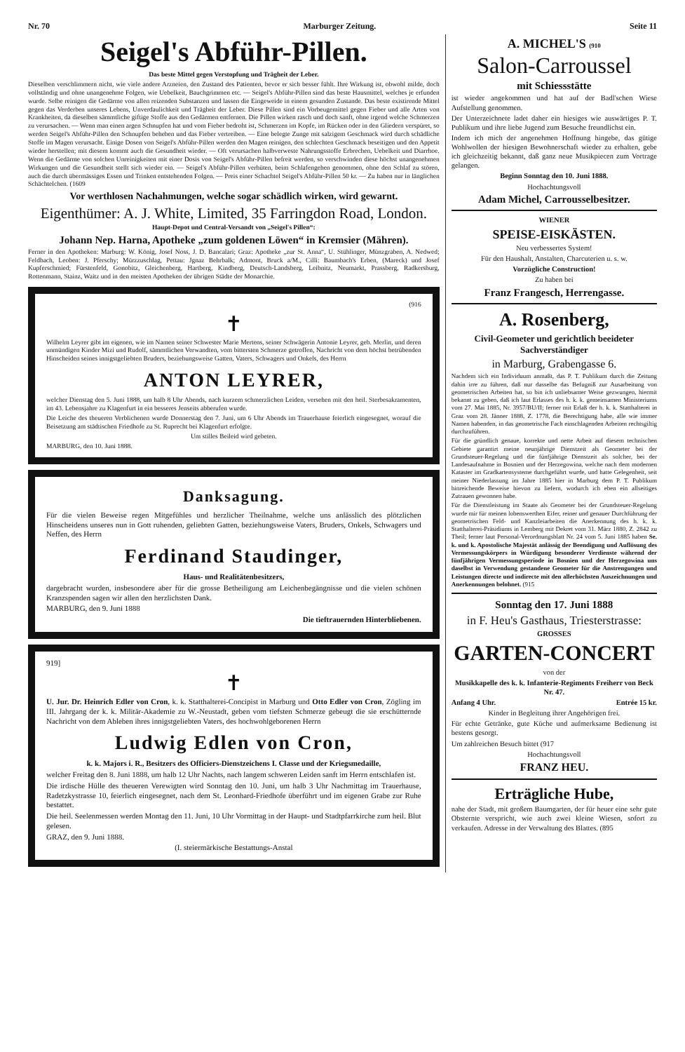Nr. 70 Marburger Zeitung. Seite 11
Seigel's Abführ-Pillen.
Das beste Mittel gegen Verstopfung und Trägheit der Leber.
Dieselben verschlimmern nicht, wie viele andere Arzneien, den Zustand des Patienten, bevor er sich besser fühlt. Ihre Wirkung ist, obwohl milde, doch vollständig und ohne unangenehme Folgen, wie Uebelkeit, Bauchgrimmen etc. — Seigel's Abführ-Pillen sind das beste Hausmittel, welches je erfunden wurde. Selbe reinigen die Gedärme von allen reizenden Substanzen und lassen die Eingeweide in einem gesunden Zustande. Das beste existirende Mittel gegen das Verderben unseres Lebens, Unverdaulichkeit und Trägheit der Leber. Diese Pillen sind ein Vorbeugemittel gegen Fieber und alle Arten von Krankheiten, da dieselben sämmtliche giftige Stoffe aus den Gedärmen entfernen. Die Pillen wirken rasch und doch sanft, ohne irgend welche Schmerzen zu verursachen. — Wenn man einen argen Schnupfen hat und vom Fieber bedroht ist, Schmerzen im Kopfe, im Rücken oder in den Gliedern verspüret, so werden Seigel's Abführ-Pillen den Schnupfen beheben und das Fieber vertreiben. — Eine belegte Zunge mit salzigem Geschmack wird durch schädliche Stoffe im Magen verursacht. Einige Dosen von Seigel's Abführ-Pillen werden den Magen reinigen, den schlechten Geschmack beseitigen und den Appetit wieder herstellen; mit diesem kommt auch die Gesundheit wieder. — Oft verursachen halbverweste Nahrungsstoffe Erbrechen, Uebelkeit und Diarrhoe. Wenn die Gedärme von solchen Unreinigkeiten mit einer Dosis von Seigel's Abführ-Pillen befreit werden, so verschwinden diese höchst unangenehmen Wirkungen und die Gesundheit stellt sich wieder ein. — Seigel's Abführ-Pillen verhüten, beim Schlafengehen genommen, ohne den Schlaf zu stören, auch die durch übermässiges Essen und Trinken entstehenden Folgen. — Preis einer Schachtel Seigel's Abführ-Pillen 50 kr. — Zu haben nur in länglichen Schächtelchen. (1609
Vor werthlosen Nachahmungen, welche sogar schädlich wirken, wird gewarnt.
Eigenthümer: A. J. White, Limited, 35 Farringdon Road, London.
Haupt-Depot und Central-Versandt von „Seigel's Pillen“:
Johann Nep. Harna, Apotheke „zum goldenen Löwen“ in Kremsier (Mähren).
Ferner in den Apotheken: Marburg: W. König, Josef Noss, J. D. Bancalari; Graz: Apotheke „zur St. Anna“, U. Stühlinger, Münzgraben, A. Nedwed; Feldbach, Leoben: J. Pferschy; Mürzzuschlag, Pettau: Jgnaz Behrbalk; Admont, Bruck a/M., Cilli: Baumbach's Erben, (Mareck) und Josef Kupferschmied; Fürstenfeld, Gonobitz, Gleichenberg, Hartberg, Kindberg, Deutsch-Landsberg, Leibnitz, Neumarkt, Prassberg, Radkersburg, Rottenmann, Stainz, Waitz und in den meisten Apotheken der übrigen Städte der Monarchie.
(916
✝
Wilhelm Leyrer gibt im eigenen, wie im Namen seiner Schwester Marie Mertens, seiner Schwägerin Antonie Leyrer, geb. Merlin, und deren unmündigen Kinder Mizi und Rudolf, sämmtlichen Verwandten, vom bittersten Schmerze getroffen, Nachricht von dem höchst betrübenden Hinscheiden seines innigstgeliebten Bruders, beziehungsweise Gatten, Vaters, Schwagers und Onkels, des Herrn
ANTON LEYRER,
welcher Dienstag den 5. Juni 1888, um halb 8 Uhr Abends, nach kurzem schmerzlichen Leiden, versehen mit den heil. Sterbesakramenten, im 43. Lebensjahre zu Klagenfurt in ein besseres Jenseits abberufen wurde.
Die Leiche des theueren Verblichenen wurde Donnerstag den 7. Juni, um 6 Uhr Abends im Trauerhause feierlich eingesegnet, worauf die Beisetzung am städtischen Friedhofe zu St. Ruprecht bei Klagenfurt erfolgte.
Um stilles Beileid wird gebeten.
MARBURG, den 10. Juni 1888.
Danksagung.
Für die vielen Beweise regen Mitgefühles und herzlicher Theilnahme, welche uns anlässlich des plötzlichen Hinscheidens unseres nun in Gott ruhenden, geliebten Gatten, beziehungsweise Vaters, Bruders, Onkels, Schwagers und Neffen, des Herrn
Ferdinand Staudinger,
Haus- und Realitätenbesitzers,
dargebracht wurden, insbesondere aber für die grosse Betheiligung am Leichenbegängnisse und die vielen schönen Kranzspenden sagen wir allen den herzlichsten Dank.
MARBURG, den 9. Juni 1888
Die tieftrauernden Hinterbliebenen.
919]
✝
U. Jur. Dr. Heinrich Edler von Cron, k. k. Statthalterei-Concipist in Marburg und Otto Edler von Cron, Zögling im III. Jahrgang der k. k. Militär-Akademie zu W.-Neustadt, geben vom tiefsten Schmerze gebeugt die sie erschütternde Nachricht von dem Ableben ihres innigstgeliebten Vaters, des hochwohlgeborenen Herrn
Ludwig Edlen von Cron,
k. k. Majors i. R., Besitzers des Officiers-Dienstzeichens I. Classe und der Kriegsmedaille,
welcher Freitag den 8. Juni 1888, um halb 12 Uhr Nachts, nach langem schweren Leiden sanft im Herrn entschlafen ist.
Die irdische Hülle des theueren Verewigten wird Sonntag den 10. Juni, um halb 3 Uhr Nachmittag im Trauerhause, Radetzkystrasse 10, feierlich eingesegnet, nach dem St. Leonhard-Friedhofe überführt und im eigenen Grabe zur Ruhe bestattet.
Die heil. Seelenmessen werden Montag den 11. Juni, 10 Uhr Vormittag in der Haupt- und Stadtpfarrkirche zum heil. Blut gelesen.
GRAZ, den 9. Juni 1888.
(I. steiermärkische Bestattungs-Anstal
A. MICHEL'S (910
Salon-Carroussel
mit Schiessstätte
ist wieder angekommen und hat auf der Badl'schen Wiese Aufstellung genommen.
Der Unterzeichnete ladet daher ein hiesiges wie auswärtiges P. T. Publikum und ihre liebe Jugend zum Besuche freundlichst ein.
Indem ich mich der angenehmen Hoffnung hingebe, das gütige Wohlwollen der hiesigen Bewohnerschaft wieder zu erhalten, gebe ich gleichzeitig bekannt, daß ganz neue Musikpiecen zum Vortrage gelangen.
Beginn Sonntag den 10. Juni 1888.
Hochachtungsvoll
Adam Michel, Carrousselbesitzer.
WIENER
SPEISE-EISKÄSTEN.
Neu verbessertes System!
Für den Haushalt, Anstalten, Charcuterien u. s. w.
Vorzügliche Construction!
Zu haben bei
Franz Frangesch, Herrengasse.
A. Rosenberg,
Civil-Geometer und gerichtlich beeideter Sachverständiger
in Marburg, Grabengasse 6.
Nachdem sich ein Individuum anmaßt, das P. T. Publikum durch die Zeitung dahin irre zu führen, daß nur dasselbe das Befugniß zur Ausarbeitung von geometrischen Arbeiten hat, so bin ich unliebsamer Weise gezwungen, hiermit bekannt zu geben, daß ich laut Erlasses des h. k. k. gemeinsamen Ministeriums vom 27. Mai 1885, Nr. 3957/BU/II; ferner mit Erlaß der h. k. k. Statthalterei in Graz vom 28. Jänner 1888, Z. 1778, die Berechtigung habe, alle wie immer Namen habenden, in das geometrische Fach einschlagenden Arbeiten rechtsgiltig durchzuführen.
Für die gründlich genaue, korrekte und nette Arbeit auf diesem technischen Gebiete garantirt meine neunjährige Dienstzeit als Geometer bei der Grundsteuer-Regelung und die fünfjährige Dienstzeit als solcher, bei der Landesaufnahme in Bosnien und der Herzegowina, welche nach dem modernen Kataster im Gradkartensysteme durchgeführt wurde, und hatte Gelegenheit, seit meiner Niederlassung im Jahre 1885 hier in Marburg dem P. T. Publikum hinreichende Beweise hievon zu liefern, wodurch ich eben ein allseitiges Zutrauen gewonnen habe.
Für die Dienstleistung im Staate als Geometer bei der Grundsteuer-Regelung wurde mir für meinen lobenswerthen Eifer, reiner und genauer Durchführung der geometrischen Feld- und Kanzleiarbeiten die Anerkennung des h. k. k. Statthalterei-Präsidiums in Lemberg mit Dekret vom 31. März 1880, Z. 2842 zu Theil; ferner laut Personal-Verordnungsblatt Nr. 24 vom 5. Juni 1885 haben Se. k. und k. Apostolische Majestät anlässig der Beendigung und Auflösung des Vermessungskörpers in Würdigung besonderer Verdienste während der fünfjährigen Vermessungsperiode in Bosnien und der Herzegowina uns daselbst in Verwendung gestandene Geometer für die Anstrengungen und Leistungen directe und indirecte mit den allerhöchsten Auszeichnungen und Anerkennungen belohnet. (915
Sonntag den 17. Juni 1888
in F. Heu's Gasthaus, Triesterstrasse:
GROSSES
GARTEN-CONCERT
von der
Musikkapelle des k. k. Infanterie-Regiments Freiherr von Beck Nr. 47.
Anfang 4 Uhr. Entrée 15 kr.
Kinder in Begleitung ihrer Angehörigen frei.
Für echte Getränke, gute Küche und aufmerksame Bedienung ist bestens gesorgt.
Um zahlreichen Besuch bittet (917
Hochachtungsvoll
FRANZ HEU.
Erträgliche Hube,
nahe der Stadt, mit großem Baumgarten, der für heuer eine sehr gute Obsternte verspricht, wie auch zwei kleine Wiesen, sofort zu verkaufen. Adresse in der Verwaltung des Blattes. (895